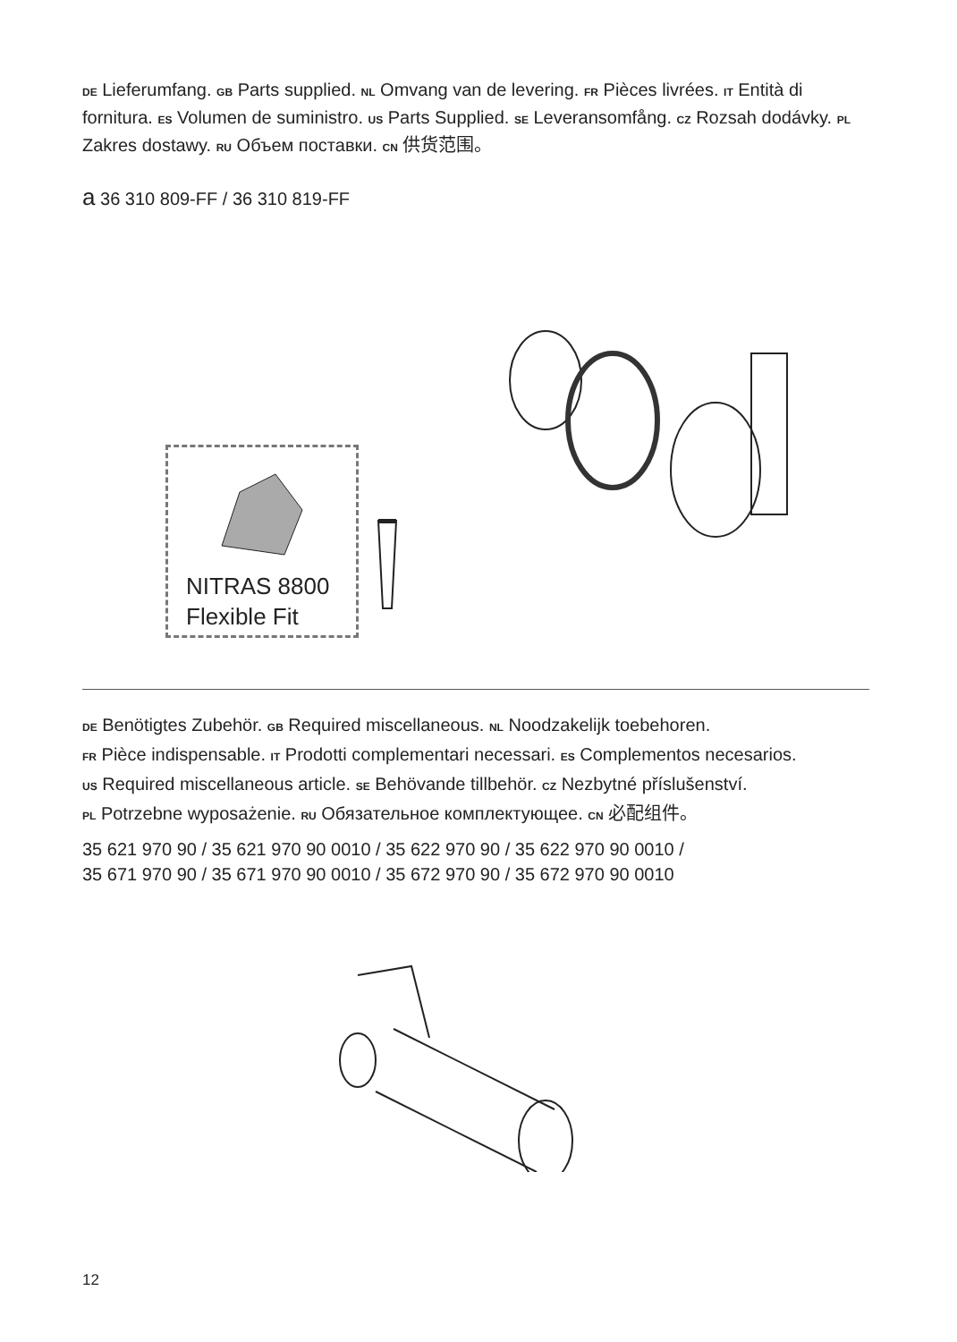DE Lieferumfang. GB Parts supplied. NL Omvang van de levering. FR Pièces livrées. IT Entità di fornitura. ES Volumen de suministro. US Parts Supplied. SE Leveransomfång. CZ Rozsah dodávky. PL Zakres dostawy. RU Объем поставки. CN 供货范围。
a 36 310 809-FF / 36 310 819-FF
NITRAS 8800
Flexible Fit
DE Benötigtes Zubehör. GB Required miscellaneous. NL Noodzakelijk toebehoren.
FR Pièce indispensable. IT Prodotti complementari necessari. ES Complementos necesarios.
US Required miscellaneous article. SE Behövande tillbehör. CZ Nezbytné příslušenství.
PL Potrzebne wyposażenie. RU Обязательное комплектующее. CN 必配组件。
35 621 970 90 / 35 621 970 90 0010 / 35 622 970 90 / 35 622 970 90 0010 /
35 671 970 90 / 35 671 970 90 0010 / 35 672 970 90 / 35 672 970 90 0010
12